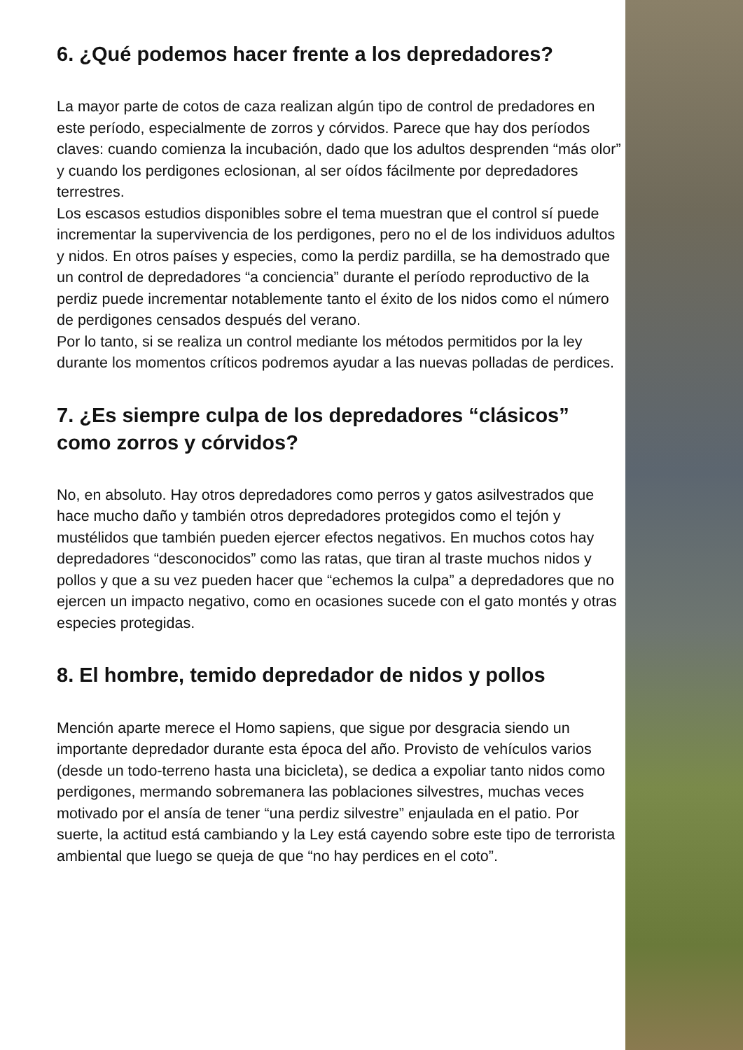6. ¿Qué podemos hacer frente a los depredadores?
La mayor parte de cotos de caza realizan algún tipo de control de predadores en este período, especialmente de zorros y córvidos. Parece que hay dos períodos claves: cuando comienza la incubación, dado que los adultos desprenden “más olor” y cuando los perdigones eclosionan, al ser oídos fácilmente por depredadores terrestres.
Los escasos estudios disponibles sobre el tema muestran que el control sí puede incrementar la supervivencia de los perdigones, pero no el de los individuos adultos y nidos. En otros países y especies, como la perdiz pardilla, se ha demostrado que un control de depredadores “a conciencia” durante el período reproductivo de la perdiz puede incrementar notablemente tanto el éxito de los nidos como el número de perdigones censados después del verano.
Por lo tanto, si se realiza un control mediante los métodos permitidos por la ley durante los momentos críticos podremos ayudar a las nuevas polladas de perdices.
7. ¿Es siempre culpa de los depredadores “clásicos” como zorros y córvidos?
No, en absoluto. Hay otros depredadores como perros y gatos asilvestrados que hace mucho daño y también otros depredadores protegidos como el tejón y mustélidos que también pueden ejercer efectos negativos. En muchos cotos hay depredadores “desconocidos” como las ratas, que tiran al traste muchos nidos y pollos y que a su vez pueden hacer que “echemos la culpa” a depredadores que no ejercen un impacto negativo, como en ocasiones sucede con el gato montés y otras especies protegidas.
8. El hombre, temido depredador de nidos y pollos
Mención aparte merece el Homo sapiens, que sigue por desgracia siendo un importante depredador durante esta época del año. Provisto de vehículos varios (desde un todo-terreno hasta una bicicleta), se dedica a expoliar tanto nidos como perdigones, mermando sobremanera las poblaciones silvestres, muchas veces motivado por el ansía de tener “una perdiz silvestre” enjaulada en el patio. Por suerte, la actitud está cambiando y la Ley está cayendo sobre este tipo de terrorista ambiental que luego se queja de que “no hay perdices en el coto”.